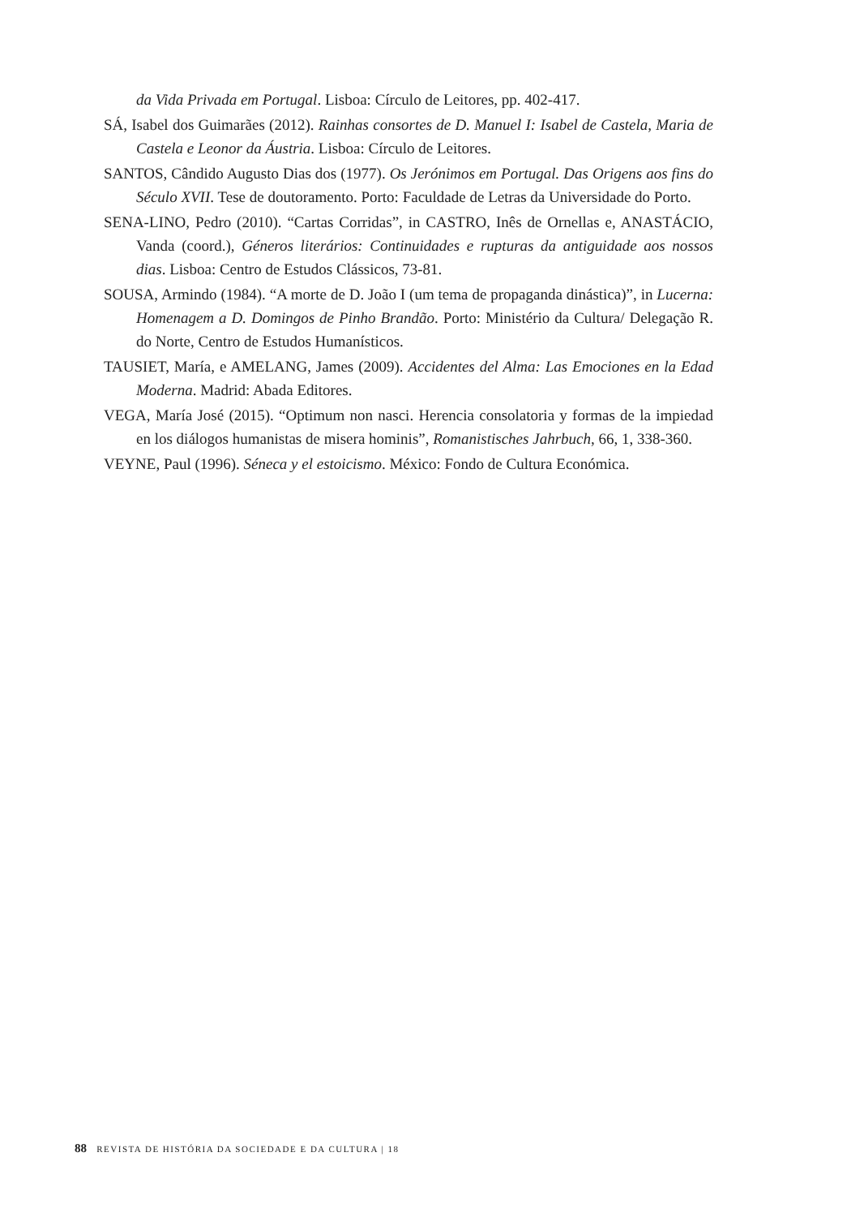da Vida Privada em Portugal. Lisboa: Círculo de Leitores, pp. 402-417.
SÁ, Isabel dos Guimarães (2012). Rainhas consortes de D. Manuel I: Isabel de Castela, Maria de Castela e Leonor da Áustria. Lisboa: Círculo de Leitores.
SANTOS, Cândido Augusto Dias dos (1977). Os Jerónimos em Portugal. Das Origens aos fins do Século XVII. Tese de doutoramento. Porto: Faculdade de Letras da Universidade do Porto.
SENA-LINO, Pedro (2010). “Cartas Corridas”, in CASTRO, Inês de Ornellas e, ANASTÁCIO, Vanda (coord.), Géneros literários: Continuidades e rupturas da antiguidade aos nossos dias. Lisboa: Centro de Estudos Clássicos, 73-81.
SOUSA, Armindo (1984). “A morte de D. João I (um tema de propaganda dinástica)”, in Lucerna: Homenagem a D. Domingos de Pinho Brandão. Porto: Ministério da Cultura/ Delegação R. do Norte, Centro de Estudos Humanísticos.
TAUSIET, María, e AMELANG, James (2009). Accidentes del Alma: Las Emociones en la Edad Moderna. Madrid: Abada Editores.
VEGA, María José (2015). “Optimum non nasci. Herencia consolatoria y formas de la impiedad en los diálogos humanistas de misera hominis”, Romanistisches Jahrbuch, 66, 1, 338-360.
VEYNE, Paul (1996). Séneca y el estoicismo. México: Fondo de Cultura Económica.
88 REVISTA DE HISTÓRIA DA SOCIEDADE E DA CULTURA | 18